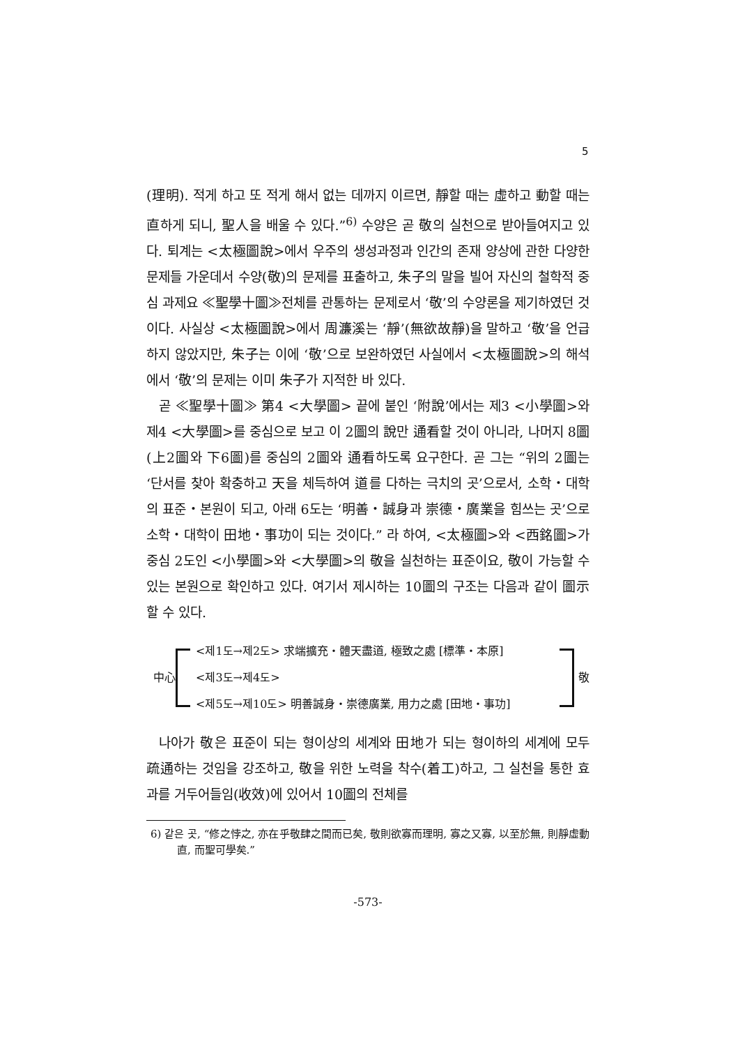5
(理明). 적게 하고 또 적게 해서 없는 데까지 이르면, 靜할 때는 虛하고 動할 때는 直하게 되니, 聖人을 배울 수 있다.”<sup>6)</sup> 수양은 곧 敬의 실천으로 받아들여지고 있다. 퇴계는 <太極圖說>에서 우주의 생성과정과 인간의 존재 양상에 관한 다양한 문제들 가운데서 수양(敬)의 문제를 표출하고, 朱子의 말을 빌어 자신의 철학적 중심 과제요 ≪聖學十圖≫전체를 관통하는 문제로서 ‘敬’의 수양론을 제기하였던 것이다. 사실상 <太極圖說>에서 周濂溪는 ‘靜’(無欲故靜)을 말하고 ‘敬’을 언급하지 않았지만, 朱子는 이에 ‘敬’으로 보완하였던 사실에서 <太極圖說>의 해석에서 ‘敬’의 문제는 이미 朱子가 지적한 바 있다.
곧 ≪聖學十圖≫ 第4 <大學圖> 끝에 붙인 ‘附說’에서는 제3 <小學圖>와 제4 <大學圖>를 중심으로 보고 이 2圖의 說만 通看할 것이 아니라, 나머지 8圖(上2圖와 下6圖)를 중심의 2圖와 通看하도록 요구한다. 곧 그는 “위의 2圖는 ‘단서를 찾아 확충하고 天을 체득하여 道를 다하는 극치의 곳’으로서, 소학・대학의 표준・본원이 되고, 아래 6도는 ‘明善・誠身과 崇德・廣業을 힘쓰는 곳’으로 소학・대학이 田地・事功이 되는 것이다.” 라 하여, <太極圖>와 <西銘圖>가 중심 2도인 <小學圖>와 <大學圖>의 敬을 실천하는 표준이요, 敬이 가능할 수 있는 본원으로 확인하고 있다. 여기서 제시하는 10圖의 구조는 다음과 같이 圖示할 수 있다.
中心
<제1도→제2도> 求端擴充・體天盡道, 極致之處 [標準・本原]
<제3도→제4도>
<제5도→제10도> 明善誠身・崇德廣業, 用力之處 [田地・事功]
敬
나아가 敬은 표준이 되는 형이상의 세계와 田地가 되는 형이하의 세계에 모두 疏通하는 것임을 강조하고, 敬을 위한 노력을 착수(着工)하고, 그 실천을 통한 효과를 거두어들임(收效)에 있어서 10圖의 전체를
6) 같은 곳, “修之悖之, 亦在乎敬肆之間而已矣, 敬則欲寡而理明, 寡之又寡, 以至於無, 則靜虛動直, 而聖可學矣.”
-573-